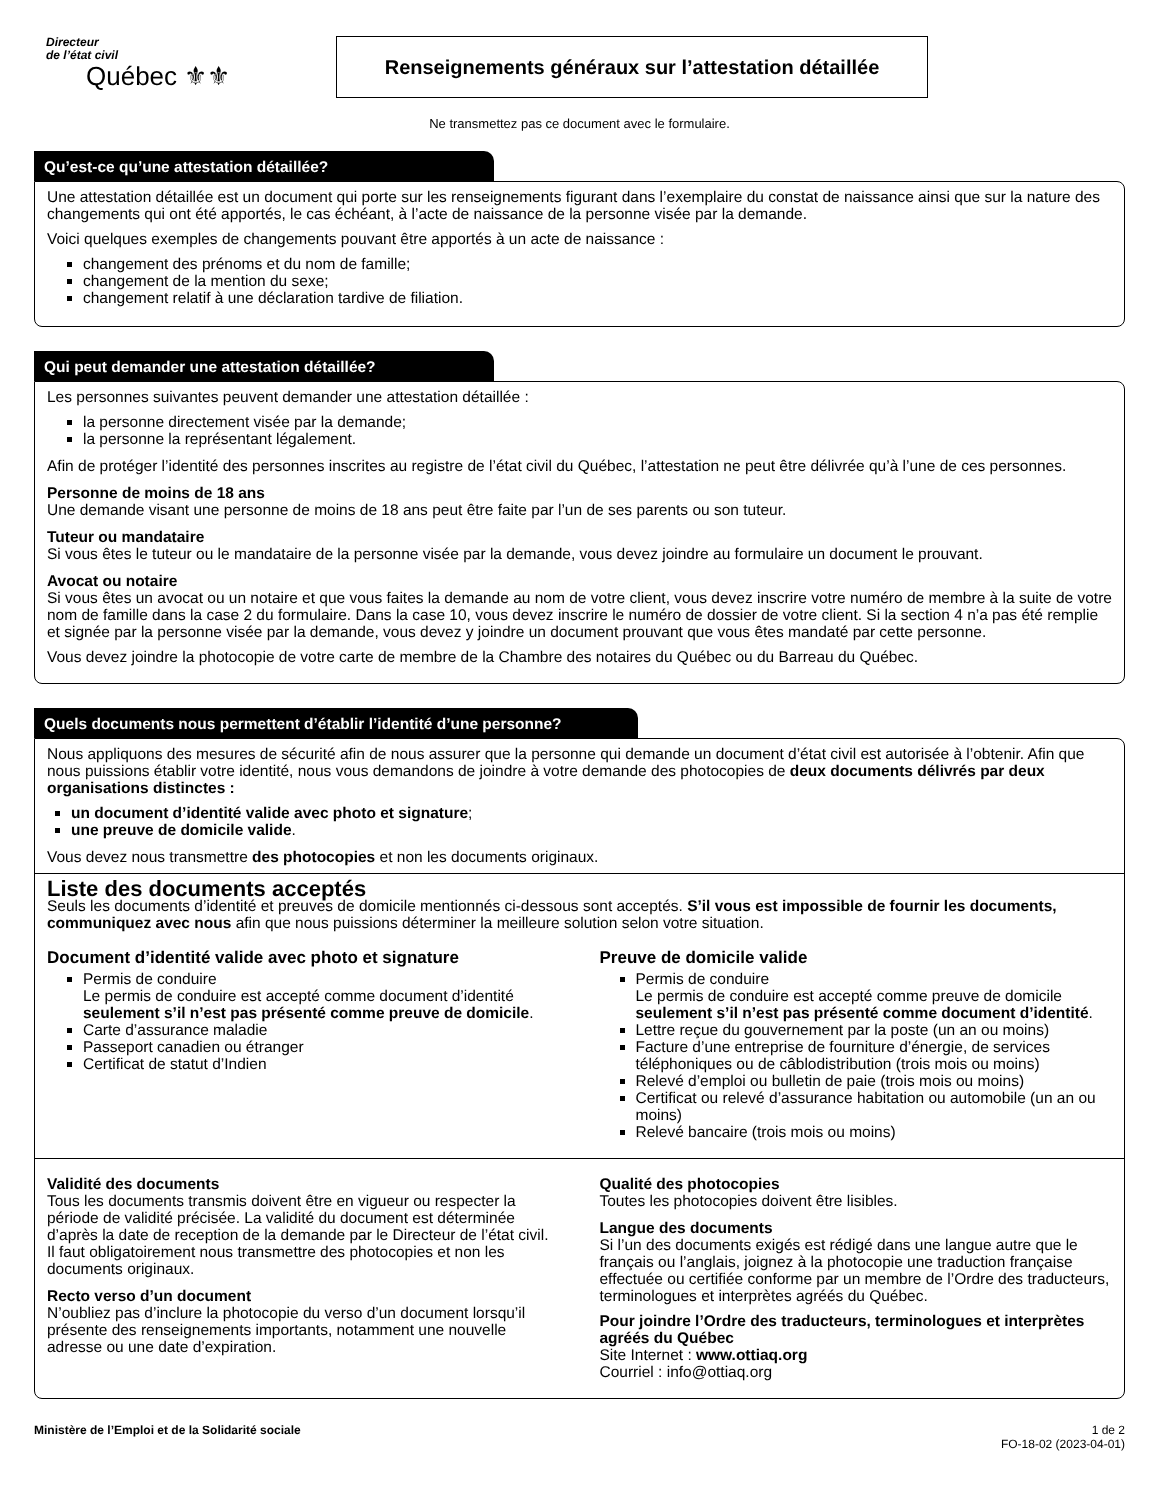Directeur
de l’état civil
Québec ⚜⚜
Renseignements généraux sur l’attestation détaillée
Ne transmettez pas ce document avec le formulaire.
Qu’est‑ce qu’une attestation détaillée?
Une attestation détaillée est un document qui porte sur les renseignements figurant dans l’exemplaire du constat de naissance ainsi que sur la nature des changements qui ont été apportés, le cas échéant, à l’acte de naissance de la personne visée par la demande.
Voici quelques exemples de changements pouvant être apportés à un acte de naissance :
changement des prénoms et du nom de famille;
changement de la mention du sexe;
changement relatif à une déclaration tardive de filiation.
Qui peut demander une attestation détaillée?
Les personnes suivantes peuvent demander une attestation détaillée :
la personne directement visée par la demande;
la personne la représentant légalement.
Afin de protéger l’identité des personnes inscrites au registre de l’état civil du Québec, l’attestation ne peut être délivrée qu’à l’une de ces personnes.
Personne de moins de 18 ans
Une demande visant une personne de moins de 18 ans peut être faite par l’un de ses parents ou son tuteur.
Tuteur ou mandataire
Si vous êtes le tuteur ou le mandataire de la personne visée par la demande, vous devez joindre au formulaire un document le prouvant.
Avocat ou notaire
Si vous êtes un avocat ou un notaire et que vous faites la demande au nom de votre client, vous devez inscrire votre numéro de membre à la suite de votre nom de famille dans la case 2 du formulaire. Dans la case 10, vous devez inscrire le numéro de dossier de votre client. Si la section 4 n’a pas été remplie et signée par la personne visée par la demande, vous devez y joindre un document prouvant que vous êtes mandaté par cette personne.
Vous devez joindre la photocopie de votre carte de membre de la Chambre des notaires du Québec ou du Barreau du Québec.
Quels documents nous permettent d’établir l’identité d’une personne?
Nous appliquons des mesures de sécurité afin de nous assurer que la personne qui demande un document d’état civil est autorisée à l’obtenir. Afin que nous puissions établir votre identité, nous vous demandons de joindre à votre demande des photocopies de deux documents délivrés par deux organisations distinctes :
un document d’identité valide avec photo et signature;
une preuve de domicile valide.
Vous devez nous transmettre des photocopies et non les documents originaux.
Liste des documents acceptés
Seuls les documents d’identité et preuves de domicile mentionnés ci‑dessous sont acceptés. S’il vous est impossible de fournir les documents, communiquez avec nous afin que nous puissions déterminer la meilleure solution selon votre situation.
Document d’identité valide avec photo et signature
Permis de conduire
Le permis de conduire est accepté comme document d’identité seulement s’il n’est pas présenté comme preuve de domicile.
Carte d’assurance maladie
Passeport canadien ou étranger
Certificat de statut d’Indien
Preuve de domicile valide
Permis de conduire
Le permis de conduire est accepté comme preuve de domicile seulement s’il n’est pas présenté comme document d’identité.
Lettre reçue du gouvernement par la poste (un an ou moins)
Facture d’une entreprise de fourniture d’énergie, de services téléphoniques ou de câblodistribution (trois mois ou moins)
Relevé d’emploi ou bulletin de paie (trois mois ou moins)
Certificat ou relevé d’assurance habitation ou automobile (un an ou moins)
Relevé bancaire (trois mois ou moins)
Validité des documents
Tous les documents transmis doivent être en vigueur ou respecter la période de validité précisée. La validité du document est déterminée d’après la date de reception de la demande par le Directeur de l’état civil. Il faut obligatoirement nous transmettre des photocopies et non les documents originaux.
Recto verso d’un document
N’oubliez pas d’inclure la photocopie du verso d’un document lorsqu’il présente des renseignements importants, notamment une nouvelle adresse ou une date d’expiration.
Qualité des photocopies
Toutes les photocopies doivent être lisibles.
Langue des documents
Si l’un des documents exigés est rédigé dans une langue autre que le français ou l’anglais, joignez à la photocopie une traduction française effectuée ou certifiée conforme par un membre de l’Ordre des traducteurs, terminologues et interprètes agréés du Québec.
Pour joindre l’Ordre des traducteurs, terminologues et interprètes agréés du Québec
Site Internet : www.ottiaq.org
Courriel : info@ottiaq.org
Ministère de l’Emploi et de la Solidarité sociale 1 de 2
FO‑18‑02 (2023‑04‑01)